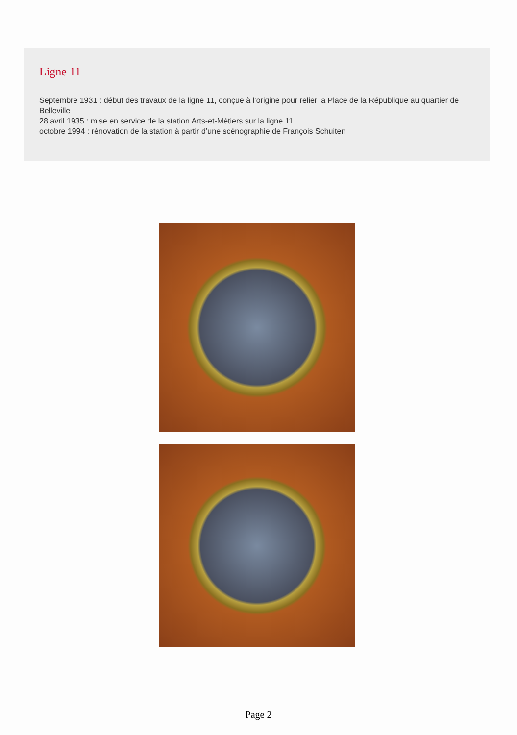Ligne 11
Septembre 1931 : début des travaux de la ligne 11, conçue à l’origine pour relier la Place de la République au quartier de Belleville
28 avril 1935 : mise en service de la station Arts-et-Métiers sur la ligne 11
octobre 1994 : rénovation de la station à partir d’une scénographie de François Schuiten
Page 2